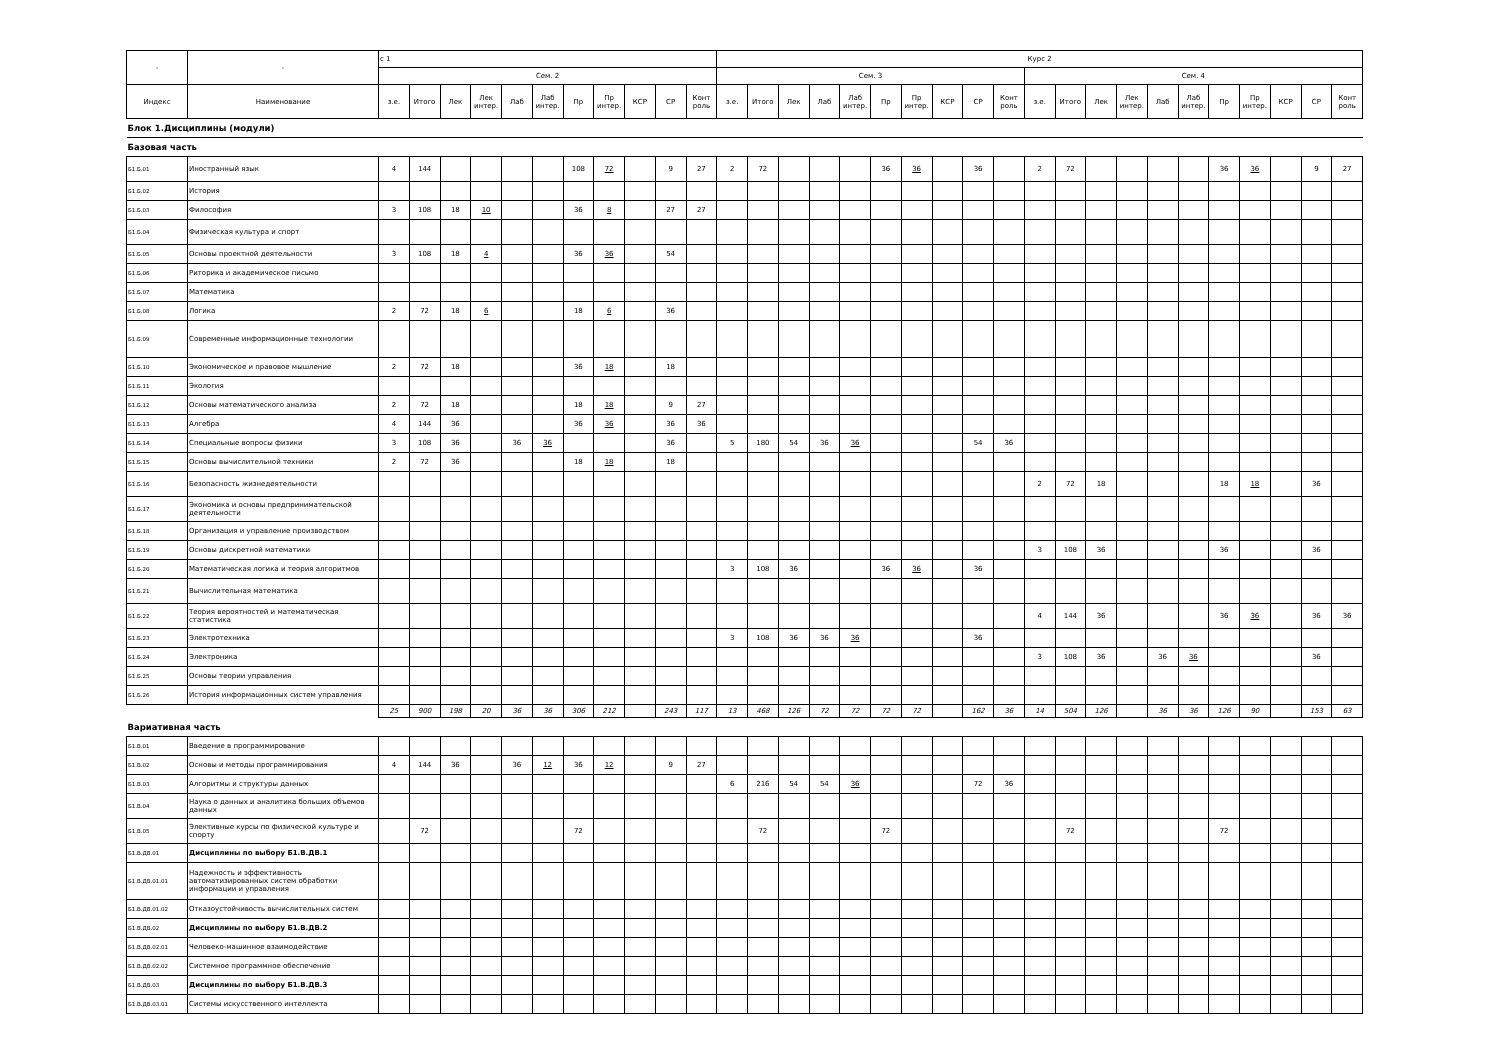| - | - | с 1 | | | | | | | | | | | Курс 2 | | | | | | | | | | | | | | | | | | | | |
| --- | --- | --- | --- | --- | --- | --- | --- | --- | --- | --- | --- | --- | --- | --- | --- | --- | --- | --- | --- | --- | --- | --- | --- | --- | --- | --- | --- | --- | --- | --- | --- | --- | --- |
| | | Сем. 2 | | | | | | | | | | | Сем. 3 | | | | | | | | | | Сем. 4 | | | | | | | | | | |
| Индекс | Наименование | з.е. | Итого | Лек | Лек интер. | Лаб | Лаб интер. | Пр | Пр интер. | КСР | СР | Конт роль | з.е. | Итого | Лек | Лаб | Лаб интер. | Пр | Пр интер. | КСР | СР | Конт роль | з.е. | Итого | Лек | Лек интер. | Лаб | Лаб интер. | Пр | Пр интер. | КСР | СР | Конт роль |
| Блок 1.Дисциплины (модули) | | | | | | | | | | | | | | | | | | | | | | | | | | | | | | | | | |
| Базовая часть | | | | | | | | | | | | | | | | | | | | | | | | | | | | | | | | | |
| Б1.Б.01 | Иностранный язык | 4 | 144 | | | | | 108 | 72 | | 9 | 27 | 2 | 72 | | | | 36 | 36 | | 36 | | 2 | 72 | | | | | 36 | 36 | | 9 | 27 |
| Б1.Б.02 | История | | | | | | | | | | | | | | | | | | | | | | | | | | | | | | | | |
| Б1.Б.03 | Философия | 3 | 108 | 18 | 10 | | | 36 | 8 | | 27 | 27 | | | | | | | | | | | | | | | | | | | | | |
| Б1.Б.04 | Физическая культура и спорт | | | | | | | | | | | | | | | | | | | | | | | | | | | | | | | | |
| Б1.Б.05 | Основы проектной деятельности | 3 | 108 | 18 | 4 | | | 36 | 36 | | 54 | | | | | | | | | | | | | | | | | | | | | | |
| Б1.Б.06 | Риторика и академическое письмо | | | | | | | | | | | | | | | | | | | | | | | | | | | | | | | | |
| Б1.Б.07 | Математика | | | | | | | | | | | | | | | | | | | | | | | | | | | | | | | | |
| Б1.Б.08 | Логика | 2 | 72 | 18 | 6 | | | 18 | 6 | | 36 | | | | | | | | | | | | | | | | | | | | | | |
| Б1.Б.09 | Современные информационные технологии | | | | | | | | | | | | | | | | | | | | | | | | | | | | | | | | |
| Б1.Б.10 | Экономическое и правовое мышление | 2 | 72 | 18 | | | | 36 | 18 | | 18 | | | | | | | | | | | | | | | | | | | | | | |
| Б1.Б.11 | Экология | | | | | | | | | | | | | | | | | | | | | | | | | | | | | | | | |
| Б1.Б.12 | Основы математического анализа | 2 | 72 | 18 | | | | 18 | 18 | | 9 | 27 | | | | | | | | | | | | | | | | | | | | | |
| Б1.Б.13 | Алгебра | 4 | 144 | 36 | | | | 36 | 36 | | 36 | 36 | | | | | | | | | | | | | | | | | | | | | |
| Б1.Б.14 | Специальные вопросы физики | 3 | 108 | 36 | | 36 | 36 | | | | 36 | | 5 | 180 | 54 | 36 | 36 | | | | 54 | 36 | | | | | | | | | | | |
| Б1.Б.15 | Основы вычислительной техники | 2 | 72 | 36 | | | | 18 | 18 | | 18 | | | | | | | | | | | | | | | | | | | | | | |
| Б1.Б.16 | Безопасность жизнедеятельности | | | | | | | | | | | | | | | | | | | | | | 2 | 72 | 18 | | | | 18 | 18 | | 36 | |
| Б1.Б.17 | Экономика и основы предпринимательской деятельности | | | | | | | | | | | | | | | | | | | | | | | | | | | | | | | | |
| Б1.Б.18 | Организация и управление производством | | | | | | | | | | | | | | | | | | | | | | | | | | | | | | | | |
| Б1.Б.19 | Основы дискретной математики | | | | | | | | | | | | | | | | | | | | | | 3 | 108 | 36 | | | | 36 | | | 36 | |
| Б1.Б.20 | Математическая логика и теория алгоритмов | | | | | | | | | | | | 3 | 108 | 36 | | | 36 | 36 | | 36 | | | | | | | | | | | | |
| Б1.Б.21 | Вычислительная математика | | | | | | | | | | | | | | | | | | | | | | | | | | | | | | | | |
| Б1.Б.22 | Теория вероятностей и математическая статистика | | | | | | | | | | | | | | | | | | | | | | 4 | 144 | 36 | | | | 36 | 36 | | 36 | 36 |
| Б1.Б.23 | Электротехника | | | | | | | | | | | | 3 | 108 | 36 | 36 | 36 | | | | 36 | | | | | | | | | | | | |
| Б1.Б.24 | Электроника | | | | | | | | | | | | | | | | | | | | | | 3 | 108 | 36 | | 36 | 36 | | | | 36 | |
| Б1.Б.25 | Основы теории управления | | | | | | | | | | | | | | | | | | | | | | | | | | | | | | | | |
| Б1.Б.26 | История информационных систем управления | | | | | | | | | | | | | | | | | | | | | | | | | | | | | | | | |
| | | 25 | 900 | 198 | 20 | 36 | 36 | 306 | 212 | | 243 | 117 | 13 | 468 | 126 | 72 | 72 | 72 | 72 | | 162 | 36 | 14 | 504 | 126 | | 36 | 36 | 126 | 90 | | 153 | 63 |
| Вариативная часть | | | | | | | | | | | | | | | | | | | | | | | | | | | | | | | | | |
| Б1.В.01 | Введение в программирование | | | | | | | | | | | | | | | | | | | | | | | | | | | | | | | | |
| Б1.В.02 | Основы и методы программирования | 4 | 144 | 36 | | 36 | 12 | 36 | 12 | | 9 | 27 | | | | | | | | | | | | | | | | | | | | | |
| Б1.В.03 | Алгоритмы и структуры данных | | | | | | | | | | | | 6 | 216 | 54 | 54 | 36 | | | | 72 | 36 | | | | | | | | | | | |
| Б1.В.04 | Наука о данных и аналитика больших объемов данных | | | | | | | | | | | | | | | | | | | | | | | | | | | | | | | | |
| Б1.В.05 | Элективные курсы по физической культуре и спорту | | 72 | | | | | 72 | | | | | | 72 | | | | 72 | | | | | | 72 | | | | | 72 | | | | |
| Б1.В.ДВ.01 | Дисциплины по выбору Б1.В.ДВ.1 | | | | | | | | | | | | | | | | | | | | | | | | | | | | | | | | |
| Б1.В.ДВ.01.01 | Надежность и эффективность автоматизированных систем обработки информации и управления | | | | | | | | | | | | | | | | | | | | | | | | | | | | | | | | |
| Б1.В.ДВ.01.02 | Отказоустойчивость вычислительных систем | | | | | | | | | | | | | | | | | | | | | | | | | | | | | | | | |
| Б1.В.ДВ.02 | Дисциплины по выбору Б1.В.ДВ.2 | | | | | | | | | | | | | | | | | | | | | | | | | | | | | | | | |
| Б1.В.ДВ.02.01 | Человеко-машинное взаимодействие | | | | | | | | | | | | | | | | | | | | | | | | | | | | | | | | |
| Б1.В.ДВ.02.02 | Системное программное обеспечение | | | | | | | | | | | | | | | | | | | | | | | | | | | | | | | | |
| Б1.В.ДВ.03 | Дисциплины по выбору Б1.В.ДВ.3 | | | | | | | | | | | | | | | | | | | | | | | | | | | | | | | | |
| Б1.В.ДВ.03.01 | Системы искусственного интеллекта | | | | | | | | | | | | | | | | | | | | | | | | | | | | | | | | |